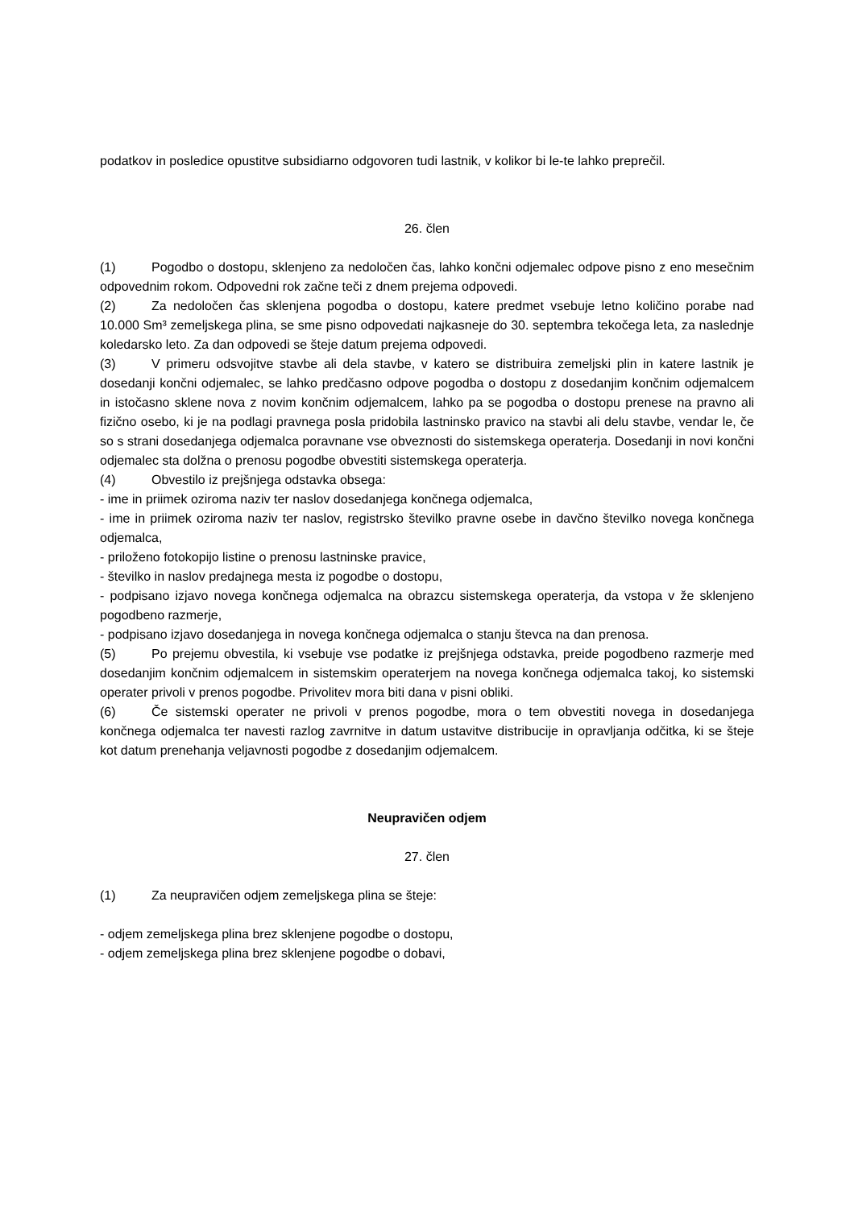podatkov in posledice opustitve subsidiarno odgovoren tudi lastnik, v kolikor bi le-te lahko preprečil.
26. člen
(1) Pogodbo o dostopu, sklenjeno za nedoločen čas, lahko končni odjemalec odpove pisno z eno mesečnim odpovednim rokom. Odpovedni rok začne teči z dnem prejema odpovedi.
(2) Za nedoločen čas sklenjena pogodba o dostopu, katere predmet vsebuje letno količino porabe nad 10.000 Sm³ zemeljskega plina, se sme pisno odpovedati najkasneje do 30. septembra tekočega leta, za naslednje koledarsko leto. Za dan odpovedi se šteje datum prejema odpovedi.
(3) V primeru odsvojitve stavbe ali dela stavbe, v katero se distribuira zemeljski plin in katere lastnik je dosedanji končni odjemalec, se lahko predčasno odpove pogodba o dostopu z dosedanjim končnim odjemalcem in istočasno sklene nova z novim končnim odjemalcem, lahko pa se pogodba o dostopu prenese na pravno ali fizično osebo, ki je na podlagi pravnega posla pridobila lastninsko pravico na stavbi ali delu stavbe, vendar le, če so s strani dosedanjega odjemalca poravnane vse obveznosti do sistemskega operaterja. Dosedanji in novi končni odjemalec sta dolžna o prenosu pogodbe obvestiti sistemskega operaterja.
(4) Obvestilo iz prejšnjega odstavka obsega:
- ime in priimek oziroma naziv ter naslov dosedanjega končnega odjemalca,
- ime in priimek oziroma naziv ter naslov, registrsko številko pravne osebe in davčno številko novega končnega odjemalca,
- priloženo fotokopijo listine o prenosu lastninske pravice,
- številko in naslov predajnega mesta iz pogodbe o dostopu,
- podpisano izjavo novega končnega odjemalca na obrazcu sistemskega operaterja, da vstopa v že sklenjeno pogodbeno razmerje,
- podpisano izjavo dosedanjega in novega končnega odjemalca o stanju števca na dan prenosa.
(5) Po prejemu obvestila, ki vsebuje vse podatke iz prejšnjega odstavka, preide pogodbeno razmerje med dosedanjim končnim odjemalcem in sistemskim operaterjem na novega končnega odjemalca takoj, ko sistemski operater privoli v prenos pogodbe. Privolitev mora biti dana v pisni obliki.
(6) Če sistemski operater ne privoli v prenos pogodbe, mora o tem obvestiti novega in dosedanjega končnega odjemalca ter navesti razlog zavrnitve in datum ustavitve distribucije in opravljanja odčitka, ki se šteje kot datum prenehanja veljavnosti pogodbe z dosedanjim odjemalcem.
Neupravičen odjem
27. člen
(1) Za neupravičen odjem zemeljskega plina se šteje:
- odjem zemeljskega plina brez sklenjene pogodbe o dostopu,
- odjem zemeljskega plina brez sklenjene pogodbe o dobavi,